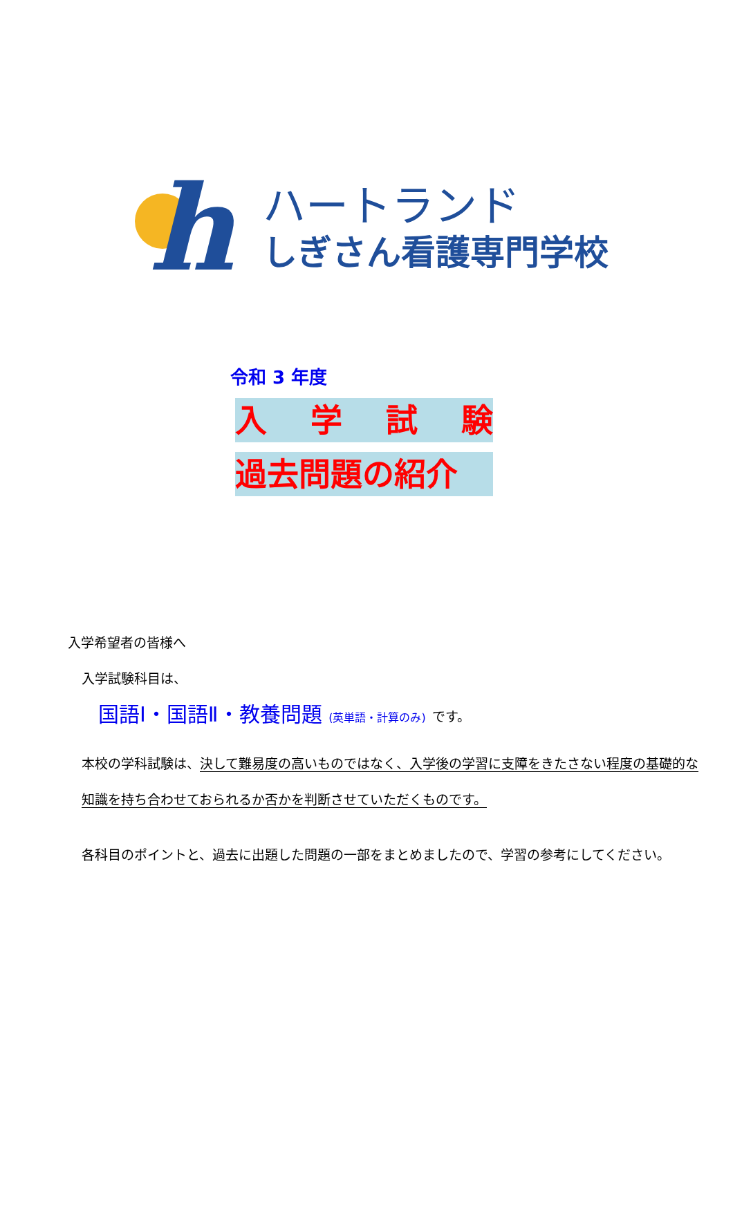h
ハートランド
しぎさん看護専門学校
令和 3 年度
入学試験
過去問題の紹介
入学希望者の皆様へ
入学試験科目は、
国語Ⅰ・国語Ⅱ・教養問題 (英単語・計算のみ) です。
本校の学科試験は、決して難易度の高いものではなく、入学後の学習に支障をきたさない程度の基礎的な知識を持ち合わせておられるか否かを判断させていただくものです。
各科目のポイントと、過去に出題した問題の一部をまとめましたので、学習の参考にしてください。